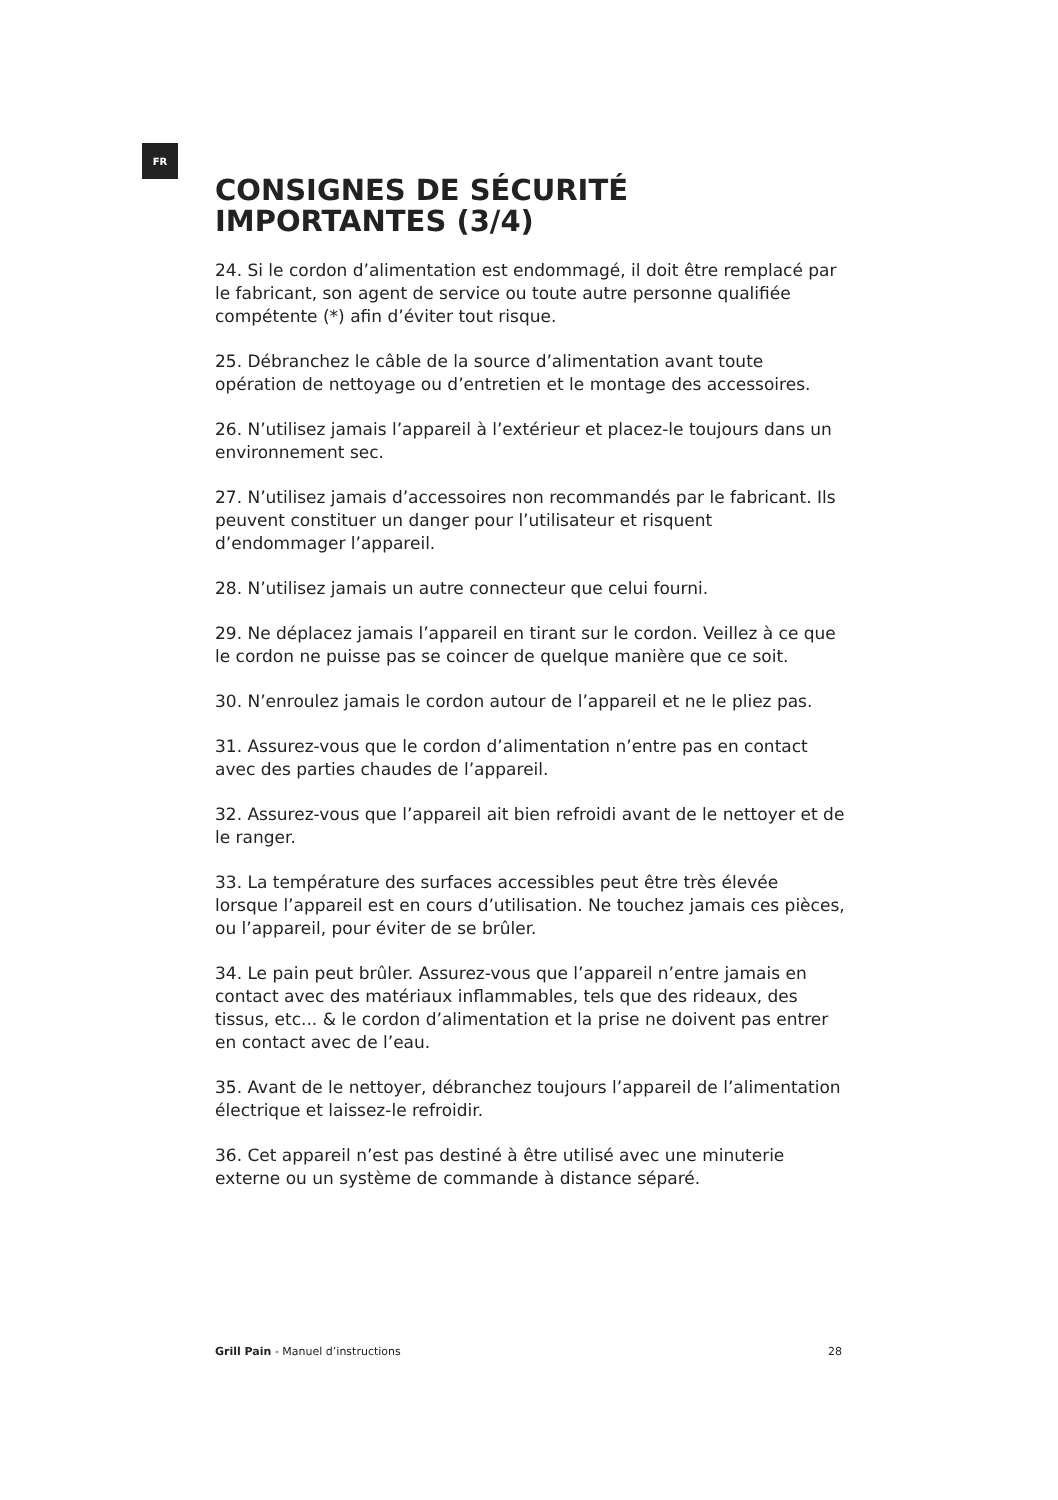FR
CONSIGNES DE SÉCURITÉ IMPORTANTES (3/4)
24. Si le cordon d’alimentation est endommagé, il doit être remplacé par le fabricant, son agent de service ou toute autre personne qualifiée compétente (*) afin d’éviter tout risque.
25. Débranchez le câble de la source d’alimentation avant toute opération de nettoyage ou d’entretien et le montage des accessoires.
26. N’utilisez jamais l’appareil à l’extérieur et placez-le toujours dans un environnement sec.
27. N’utilisez jamais d’accessoires non recommandés par le fabricant. Ils peuvent constituer un danger pour l’utilisateur et risquent d’endommager l’appareil.
28. N’utilisez jamais un autre connecteur que celui fourni.
29. Ne déplacez jamais l’appareil en tirant sur le cordon. Veillez à ce que le cordon ne puisse pas se coincer de quelque manière que ce soit.
30. N’enroulez jamais le cordon autour de l’appareil et ne le pliez pas.
31. Assurez-vous que le cordon d’alimentation n’entre pas en contact avec des parties chaudes de l’appareil.
32. Assurez-vous que l’appareil ait bien refroidi avant de le nettoyer et de le ranger.
33. La température des surfaces accessibles peut être très élevée lorsque l’appareil est en cours d’utilisation. Ne touchez jamais ces pièces, ou l’appareil, pour éviter de se brûler.
34. Le pain peut brûler. Assurez-vous que l’appareil n’entre jamais en contact avec des matériaux inflammables, tels que des rideaux, des tissus, etc... & le cordon d’alimentation et la prise ne doivent pas entrer en contact avec de l’eau.
35. Avant de le nettoyer, débranchez toujours l’appareil de l’alimentation électrique et laissez-le refroidir.
36. Cet appareil n’est pas destiné à être utilisé avec une minuterie externe ou un système de commande à distance séparé.
Grill Pain - Manuel d’instructions 28